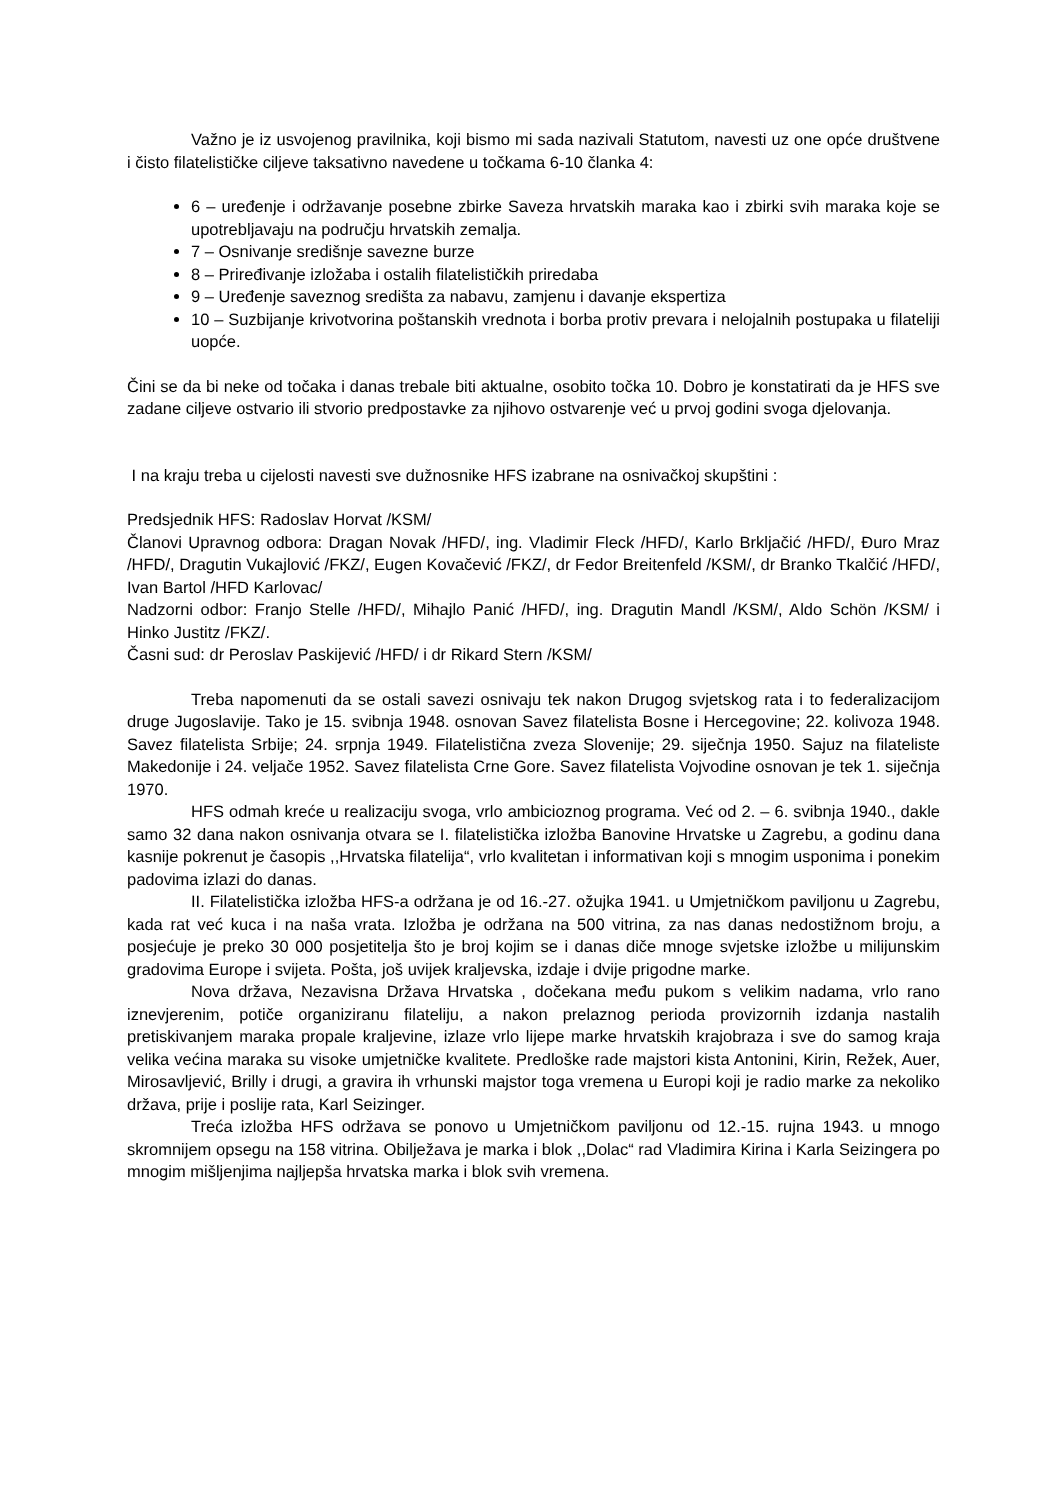Važno je iz usvojenog pravilnika, koji bismo mi sada nazivali Statutom, navesti uz one opće društvene i čisto filatelističke ciljeve taksativno navedene u točkama 6-10 članka 4:
6 – uređenje i održavanje posebne zbirke Saveza hrvatskih maraka kao i zbirki svih maraka koje se upotrebljavaju na području hrvatskih zemalja.
7 – Osnivanje središnje savezne burze
8 – Priređivanje izložaba i ostalih filatelističkih priredaba
9 – Uređenje saveznog središta za nabavu, zamjenu i davanje ekspertiza
10 – Suzbijanje krivotvorina poštanskih vrednota i borba protiv prevara i nelojalnih postupaka u filateliji uopće.
Čini se da bi neke od točaka i danas trebale biti aktualne, osobito točka 10. Dobro je konstatirati da je HFS sve zadane ciljeve ostvario ili stvorio predpostavke za njihovo ostvarenje već u prvoj godini svoga djelovanja.
I na kraju treba u cijelosti navesti sve dužnosnike HFS izabrane na osnivačkoj skupštini :
Predsjednik HFS: Radoslav Horvat /KSM/
Članovi Upravnog odbora: Dragan Novak /HFD/, ing. Vladimir Fleck /HFD/, Karlo Brkljačić /HFD/, Đuro Mraz /HFD/, Dragutin Vukajlović /FKZ/, Eugen Kovačević /FKZ/, dr Fedor Breitenfeld /KSM/, dr Branko Tkalčić /HFD/, Ivan Bartol /HFD Karlovac/
Nadzorni odbor: Franjo Stelle /HFD/, Mihajlo Panić /HFD/, ing. Dragutin Mandl /KSM/, Aldo Schön /KSM/ i Hinko Justitz /FKZ/.
Časni sud: dr Peroslav Paskijević /HFD/ i dr Rikard Stern /KSM/
Treba napomenuti da se ostali savezi osnivaju tek nakon Drugog svjetskog rata i to federalizacijom druge Jugoslavije. Tako je 15. svibnja 1948. osnovan Savez filatelista Bosne i Hercegovine; 22. kolivoza 1948. Savez filatelista Srbije; 24. srpnja 1949. Filatelistična zveza Slovenije; 29. siječnja 1950. Sajuz na filateliste Makedonije i 24. veljače 1952. Savez filatelista Crne Gore. Savez filatelista Vojvodine osnovan je tek 1. siječnja 1970.
HFS odmah kreće u realizaciju svoga, vrlo ambicioznog programa. Već od 2. – 6. svibnja 1940., dakle samo 32 dana nakon osnivanja otvara se I. filatelistička izložba Banovine Hrvatske u Zagrebu, a godinu dana kasnije pokrenut je časopis ,,Hrvatska filatelija“, vrlo kvalitetan i informativan koji s mnogim usponima i ponekim padovima izlazi do danas.
II. Filatelistička izložba HFS-a održana je od 16.-27. ožujka 1941. u Umjetničkom paviljonu u Zagrebu, kada rat već kuca i na naša vrata. Izložba je održana na 500 vitrina, za nas danas nedostižnom broju, a posjećuje je preko 30 000 posjetitelja što je broj kojim se i danas diče mnoge svjetske izložbe u milijunskim gradovima Europe i svijeta. Pošta, još uvijek kraljevska, izdaje i dvije prigodne marke.
Nova država, Nezavisna Država Hrvatska , dočekana među pukom s velikim nadama, vrlo rano iznevjerenim, potiče organiziranu filateliju, a nakon prelaznog perioda provizornih izdanja nastalih pretiskivanjem maraka propale kraljevine, izlaze vrlo lijepe marke hrvatskih krajobraza i sve do samog kraja velika većina maraka su visoke umjetničke kvalitete. Predloške rade majstori kista Antonini, Kirin, Režek, Auer, Mirosavljević, Brilly i drugi, a gravira ih vrhunski majstor toga vremena u Europi koji je radio marke za nekoliko država, prije i poslije rata, Karl Seizinger.
Treća izložba HFS održava se ponovo u Umjetničkom paviljonu od 12.-15. rujna 1943. u mnogo skromnijem opsegu na 158 vitrina. Obilježava je marka i blok ,,Dolac“ rad Vladimira Kirina i Karla Seizingera po mnogim mišljenjima najljepša hrvatska marka i blok svih vremena.